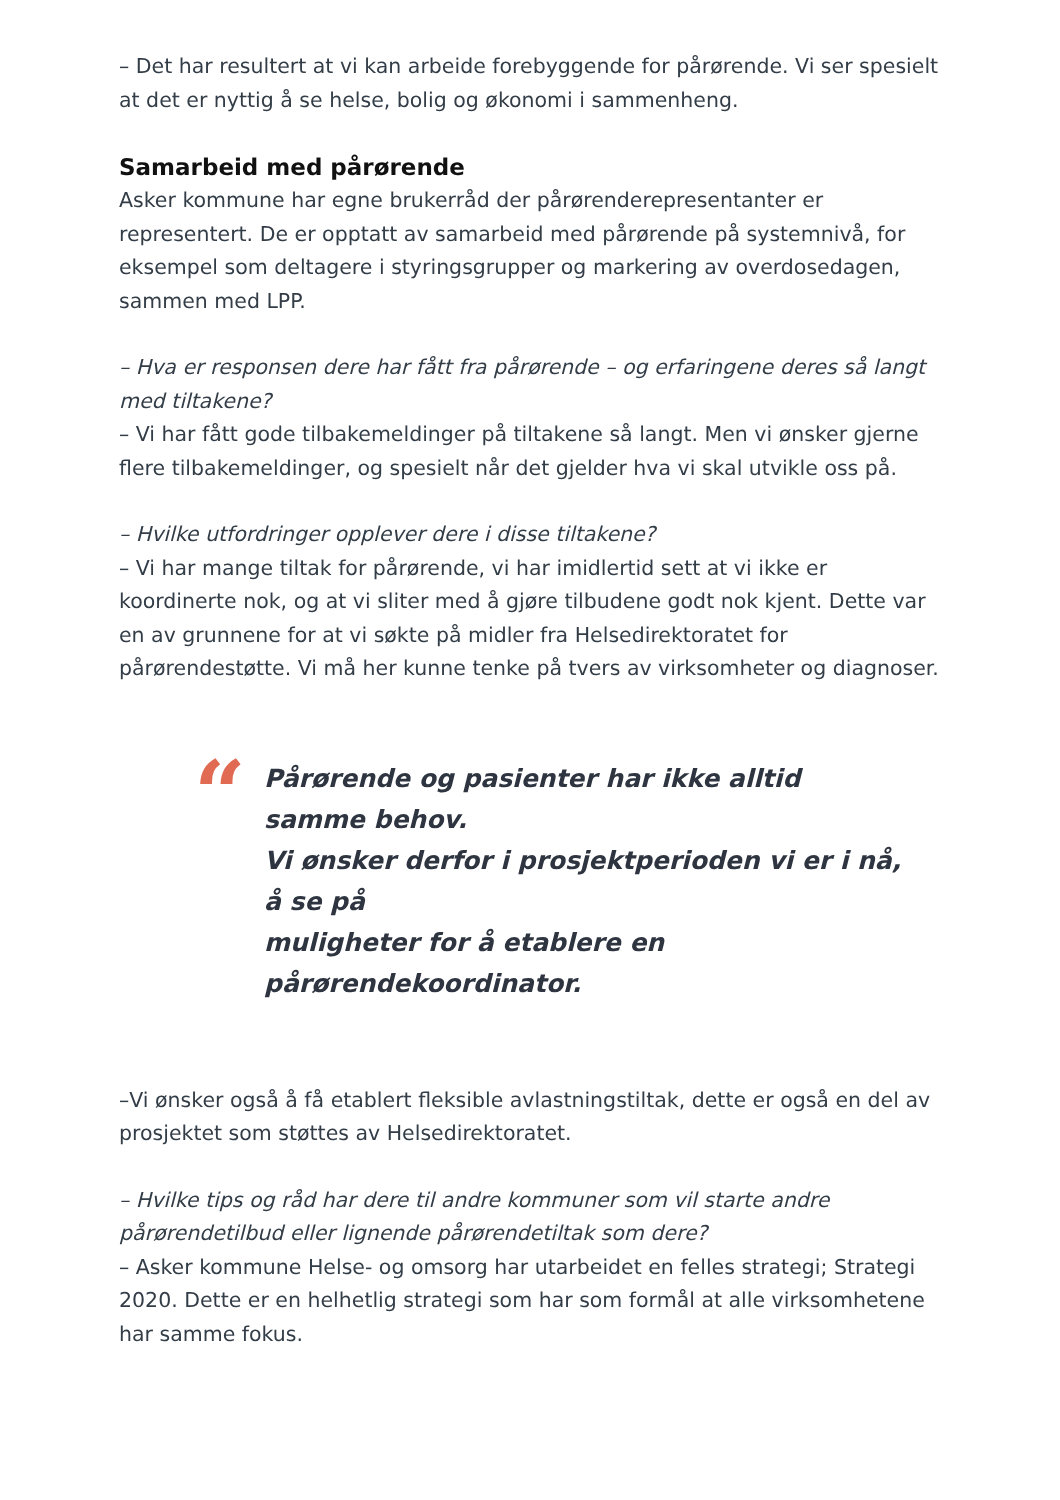– Det har resultert at vi kan arbeide forebyggende for pårørende. Vi ser spesielt at det er nyttig å se helse, bolig og økonomi i sammenheng.
Samarbeid med pårørende
Asker kommune har egne brukerråd der pårørenderepresentanter er representert. De er opptatt av samarbeid med pårørende på systemnivå, for eksempel som deltagere i styringsgrupper og markering av overdosedagen, sammen med LPP.
– Hva er responsen dere har fått fra pårørende – og erfaringene deres så langt med tiltakene?
– Vi har fått gode tilbakemeldinger på tiltakene så langt. Men vi ønsker gjerne flere tilbakemeldinger, og spesielt når det gjelder hva vi skal utvikle oss på.
– Hvilke utfordringer opplever dere i disse tiltakene?
– Vi har mange tiltak for pårørende, vi har imidlertid sett at vi ikke er koordinerte nok, og at vi sliter med å gjøre tilbudene godt nok kjent. Dette var en av grunnene for at vi søkte på midler fra Helsedirektoratet for pårørendestøtte. Vi må her kunne tenke på tvers av virksomheter og diagnoser.
“
Pårørende og pasienter har ikke alltid
samme behov.
Vi ønsker derfor i prosjektperioden vi er i nå,
å se på
muligheter for å etablere en
pårørendekoordinator.
–Vi ønsker også å få etablert fleksible avlastningstiltak, dette er også en del av prosjektet som støttes av Helsedirektoratet.
– Hvilke tips og råd har dere til andre kommuner som vil starte andre pårørendetilbud eller lignende pårørendetiltak som dere?
– Asker kommune Helse- og omsorg har utarbeidet en felles strategi; Strategi 2020. Dette er en helhetlig strategi som har som formål at alle virksomhetene har samme fokus.